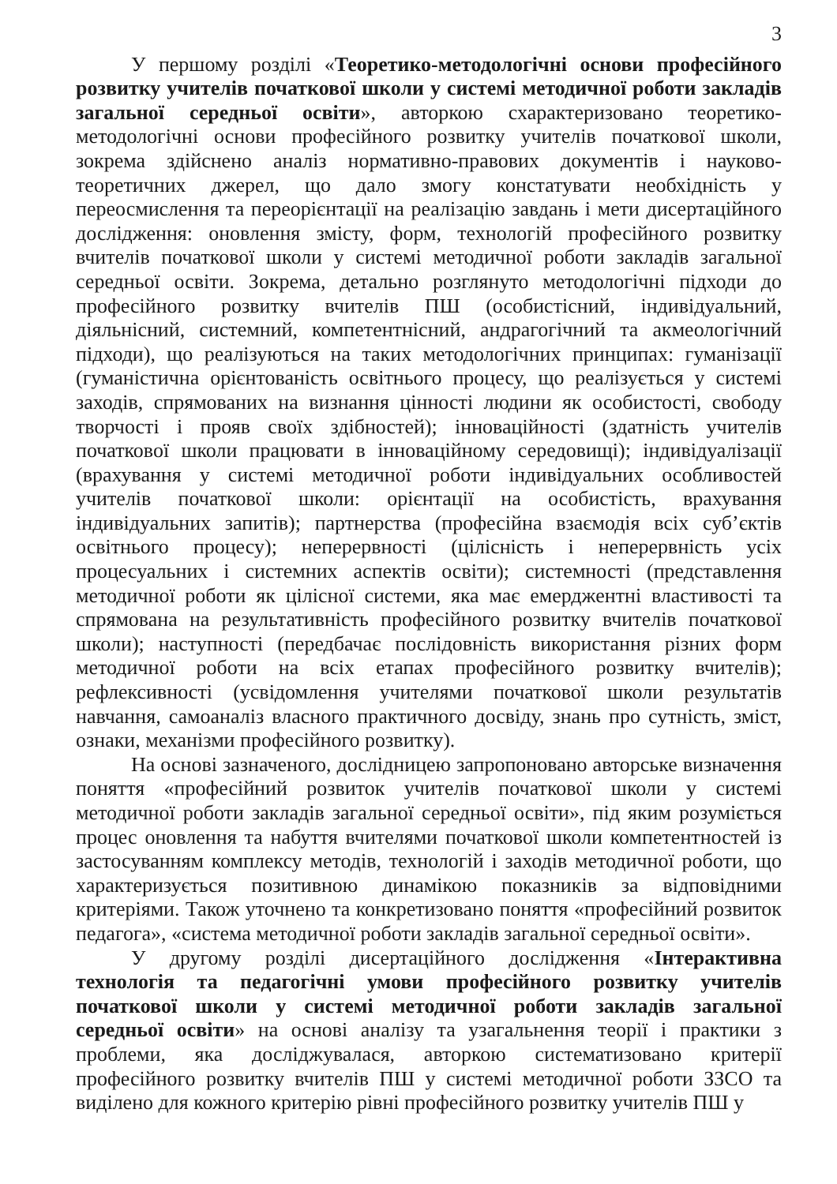3
У першому розділі «Теоретико-методологічні основи професійного розвитку учителів початкової школи у системі методичної роботи закладів загальної середньої освіти», авторкою схарактеризовано теоретико-методологічні основи професійного розвитку учителів початкової школи, зокрема здійснено аналіз нормативно-правових документів і науково-теоретичних джерел, що дало змогу констатувати необхідність у переосмислення та переорієнтації на реалізацію завдань і мети дисертаційного дослідження: оновлення змісту, форм, технологій професійного розвитку вчителів початкової школи у системі методичної роботи закладів загальної середньої освіти. Зокрема, детально розглянуто методологічні підходи до професійного розвитку вчителів ПШ (особистісний, індивідуальний, діяльнісний, системний, компетентнісний, андрагогічний та акмеологічний підходи), що реалізуються на таких методологічних принципах: гуманізації (гуманістична орієнтованість освітнього процесу, що реалізується у системі заходів, спрямованих на визнання цінності людини як особистості, свободу творчості і прояв своїх здібностей); інноваційності (здатність учителів початкової школи працювати в інноваційному середовищі); індивідуалізації (врахування у системі методичної роботи індивідуальних особливостей учителів початкової школи: орієнтації на особистість, врахування індивідуальних запитів); партнерства (професійна взаємодія всіх суб’єктів освітнього процесу); неперервності (цілісність і неперервність усіх процесуальних і системних аспектів освіти); системності (представлення методичної роботи як цілісної системи, яка має емерджентні властивості та спрямована на результативність професійного розвитку вчителів початкової школи); наступності (передбачає послідовність використання різних форм методичної роботи на всіх етапах професійного розвитку вчителів); рефлексивності (усвідомлення учителями початкової школи результатів навчання, самоаналіз власного практичного досвіду, знань про сутність, зміст, ознаки, механізми професійного розвитку).
На основі зазначеного, дослідницею запропоновано авторське визначення поняття «професійний розвиток учителів початкової школи у системі методичної роботи закладів загальної середньої освіти», під яким розуміється процес оновлення та набуття вчителями початкової школи компетентностей із застосуванням комплексу методів, технологій і заходів методичної роботи, що характеризується позитивною динамікою показників за відповідними критеріями. Також уточнено та конкретизовано поняття «професійний розвиток педагога», «система методичної роботи закладів загальної середньої освіти».
У другому розділі дисертаційного дослідження «Інтерактивна технологія та педагогічні умови професійного розвитку учителів початкової школи у системі методичної роботи закладів загальної середньої освіти» на основі аналізу та узагальнення теорії і практики з проблеми, яка досліджувалася, авторкою систематизовано критерії професійного розвитку вчителів ПШ у системі методичної роботи ЗЗСО та виділено для кожного критерію рівні професійного розвитку учителів ПШ у